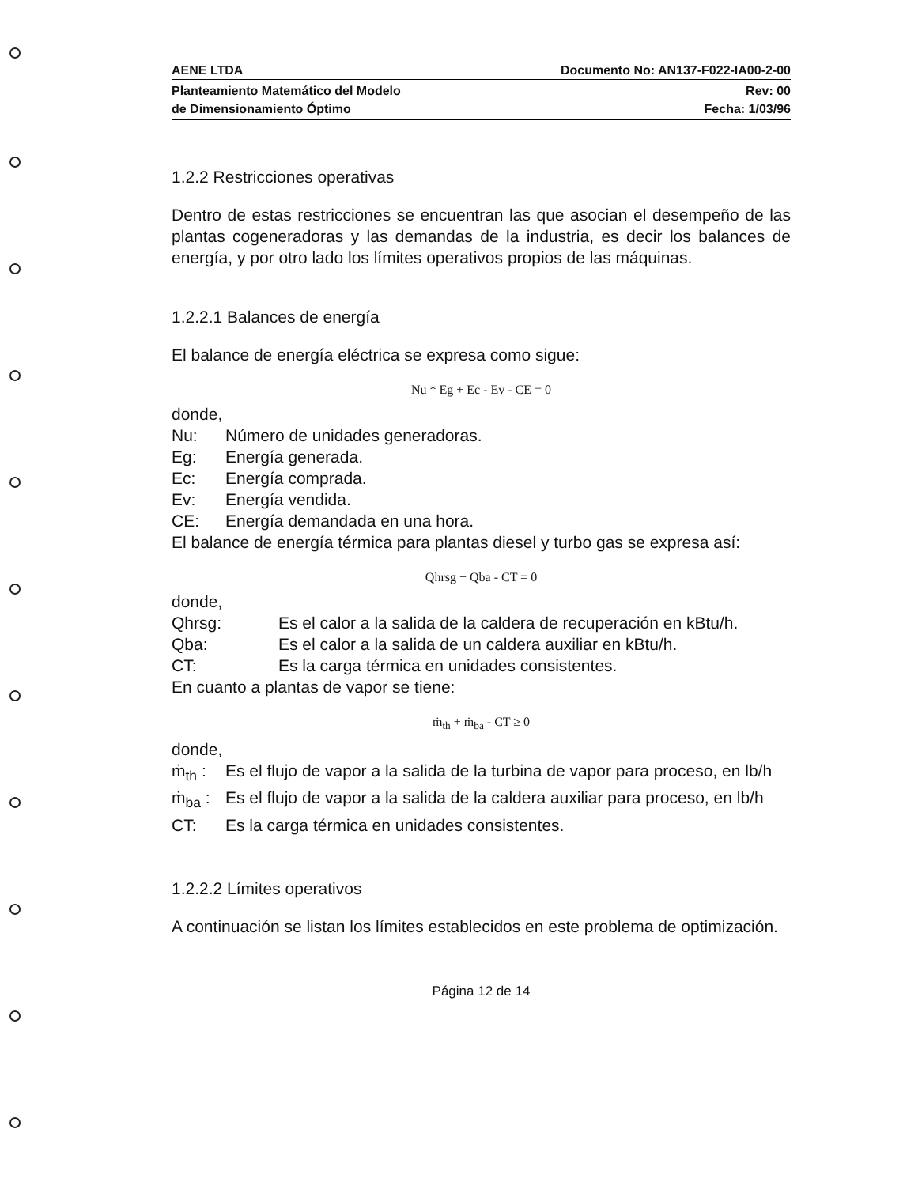AENE LTDA Documento No: AN137-F022-IA00-2-00
Planteamiento Matemático del Modelo
de Dimensionamiento Óptimo Rev: 00
Fecha: 1/03/96
1.2.2 Restricciones operativas
Dentro de estas restricciones se encuentran las que asocian el desempeño de las plantas cogeneradoras y las demandas de la industria, es decir los balances de energía, y por otro lado los límites operativos propios de las máquinas.
1.2.2.1 Balances de energía
El balance de energía eléctrica se expresa como sigue:
Nu * Eg + Ec - Ev - CE = 0
donde,
Nu: Número de unidades generadoras.
Eg: Energía generada.
Ec: Energía comprada.
Ev: Energía vendida.
CE: Energía demandada en una hora.
El balance de energía térmica para plantas diesel y turbo gas se expresa así:
Qhrsg + Qba - CT = 0
donde,
Qhrsg: Es el calor a la salida de la caldera de recuperación en kBtu/h.
Qba: Es el calor a la salida de un caldera auxiliar en kBtu/h.
CT: Es la carga térmica en unidades consistentes.
En cuanto a plantas de vapor se tiene:
ṁ<sub>th</sub> + ṁ<sub>ba</sub> - CT ≥ 0
donde,
ṁ<sub>th</sub> : Es el flujo de vapor a la salida de la turbina de vapor para proceso, en lb/h
ṁ<sub>ba</sub> : Es el flujo de vapor a la salida de la caldera auxiliar para proceso, en lb/h
CT: Es la carga térmica en unidades consistentes.
1.2.2.2 Límites operativos
A continuación se listan los límites establecidos en este problema de optimización.
Página 12 de 14